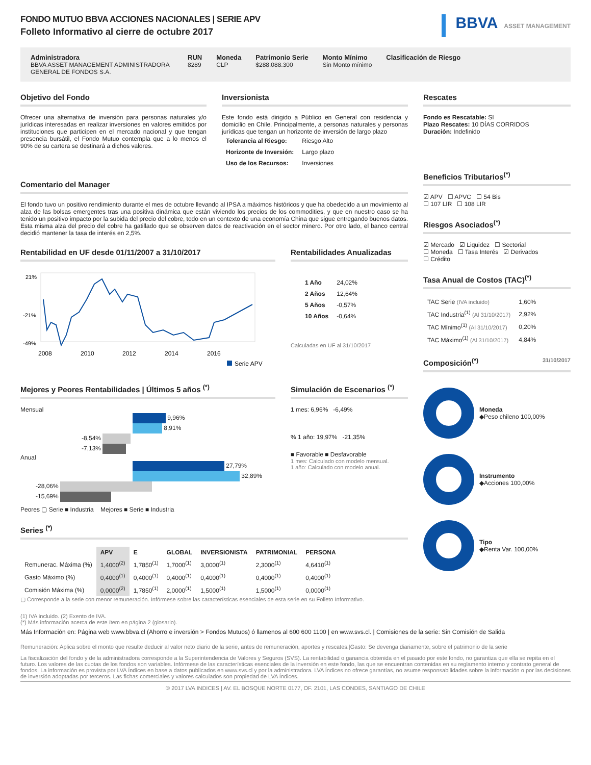FONDO MUTUO BBVA ACCIONES NACIONALES | SERIE APV
Folleto Informativo al cierre de octubre 2017
BBVA ASSET MANAGEMENT
Administradora
BBVA ASSET MANAGEMENT ADMINISTRADORA GENERAL DE FONDOS S.A.
RUN
8289
Moneda
CLP
Patrimonio Serie
$288.088.300
Monto Mínimo
Sin Monto mínimo
Clasificación de Riesgo
Objetivo del Fondo
Ofrecer una alternativa de inversión para personas naturales y/o jurídicas interesadas en realizar inversiones en valores emitidos por instituciones que participen en el mercado nacional y que tengan presencia bursátil, el Fondo Mutuo contempla que a lo menos el 90% de su cartera se destinará a dichos valores.
Inversionista
Este fondo está dirigido a Público en General con residencia y domicilio en Chile. Principalmente, a personas naturales y personas jurídicas que tengan un horizonte de inversión de largo plazo
| Tolerancia al Riesgo: | Riesgo Alto |
| Horizonte de Inversión: | Largo plazo |
| Uso de los Recursos: | Inversiones |
Comentario del Manager
El fondo tuvo un positivo rendimiento durante el mes de octubre llevando al IPSA a máximos históricos y que ha obedecido a un movimiento al alza de las bolsas emergentes tras una positiva dinámica que están viviendo los precios de los commodities, y que en nuestro caso se ha tenido un positivo impacto por la subida del precio del cobre, todo en un contexto de una economía China que sigue entregando buenos datos. Esta misma alza del precio del cobre ha gatillado que se observen datos de reactivación en el sector minero. Por otro lado, el banco central decidió mantener la tasa de interés en 2,5%.
Rentabilidad en UF desde 01/11/2007 a 31/10/2017
21%
-21%
-49%
2008
2010
2012
2014
2016
Serie APV
Rentabilidades Anualizadas
| 1 Año | 24,02% |
| 2 Años | 12,64% |
| 5 Años | -0,57% |
| 10 Años | -0,64% |
Calculadas en UF al 31/10/2017
Mejores y Peores Rentabilidades | Últimos 5 años <sup>(*)</sup>
Mensual
9,96%
8,91%
-8,54%
-7,13%
Anual
27,79%
32,89%
-28,06%
-15,69%
Peores ▢ Serie ■ Industria Mejores ■ Serie ■ Industria
Simulación de Escenarios <sup>(*)</sup>
1 mes: 6,96% -6,49%
% 1 año: 19,97% -21,35%
■ Favorable ■ Desfavorable
1 mes: Calculado con modelo mensual.
1 año: Calculado con modelo anual.
Series <sup>(*)</sup>
| | APV | E | GLOBAL | INVERSIONISTA | PATRIMONIAL | PERSONA |
| --- | --- | --- | --- | --- | --- | --- |
| Remunerac. Máxima (%) | 1,4000<sup>(2)</sup> | 1,7850<sup>(1)</sup> | 1,7000<sup>(1)</sup> | 3,0000<sup>(1)</sup> | 2,3000<sup>(1)</sup> | 4,6410<sup>(1)</sup> |
| Gasto Máximo (%) | 0,4000<sup>(1)</sup> | 0,4000<sup>(1)</sup> | 0,4000<sup>(1)</sup> | 0,4000<sup>(1)</sup> | 0,4000<sup>(1)</sup> | 0,4000<sup>(1)</sup> |
| Comisión Máxima (%) | 0,0000<sup>(2)</sup> | 1,7850<sup>(1)</sup> | 2,0000<sup>(1)</sup> | 1,5000<sup>(1)</sup> | 1,5000<sup>(1)</sup> | 0,0000<sup>(1)</sup> |
▢ Corresponde a la serie con menor remuneración. Infórmese sobre las características esenciales de esta serie en su Folleto Informativo.
Rescates
Fondo es Rescatable: SI
Plazo Rescates: 10 DÍAS CORRIDOS
Duración: Indefinido
Beneficios Tributarios<sup>(*)</sup>
☑ APV ☐ APVC ☐ 54 Bis
☐ 107 LIR ☐ 108 LIR
Riesgos Asociados<sup>(*)</sup>
☑ Mercado ☑ Liquidez ☐ Sectorial
☐ Moneda ☐ Tasa Interés ☑ Derivados
☐ Crédito
Tasa Anual de Costos (TAC)<sup>(*)</sup>
| TAC Serie (IVA incluido) | 1,60% |
| TAC Industria<sup>(1)</sup> (Al 31/10/2017) | 2,92% |
| TAC Mínimo<sup>(1)</sup> (Al 31/10/2017) | 0,20% |
| TAC Máximo<sup>(1)</sup> (Al 31/10/2017) | 4,84% |
Composición<sup>(*)</sup> 31/10/2017
Moneda
◆Peso chileno 100,00%
Instrumento
◆Acciones 100,00%
Tipo
◆Renta Var. 100,00%
(1) IVA incluido. (2) Exento de IVA.
(*) Más información acerca de este ítem en página 2 (glosario).
Más Información en: Página web www.bbva.cl (Ahorro e inversión > Fondos Mutuos) ó llamenos al 600 600 1100 | en www.svs.cl. | Comisiones de la serie: Sin Comisión de Salida
Remuneración: Aplica sobre el monto que resulte deducir al valor neto diario de la serie, antes de remuneración, aportes y rescates.|Gasto: Se devenga diariamente, sobre el patrimonio de la serie
La fiscalización del fondo y de la administradora corresponde a la Superintendencia de Valores y Seguros (SVS). La rentabilidad o ganancia obtenida en el pasado por este fondo, no garantiza que ella se repita en el futuro. Los valores de las cuotas de los fondos son variables. Infórmese de las características esenciales de la inversión en este fondo, las que se encuentran contenidas en su reglamento interno y contrato general de fondos. La información es provista por LVA Índices en base a datos publicados en www.svs.cl y por la administradora. LVA Índices no ofrece garantías, no asume responsabilidades sobre la información o por las decisiones de inversión adoptadas por terceros. Las fichas comerciales y valores calculados son propiedad de LVA Índices.
© 2017 LVA INDICES | AV. EL BOSQUE NORTE 0177, OF. 2101, LAS CONDES, SANTIAGO DE CHILE